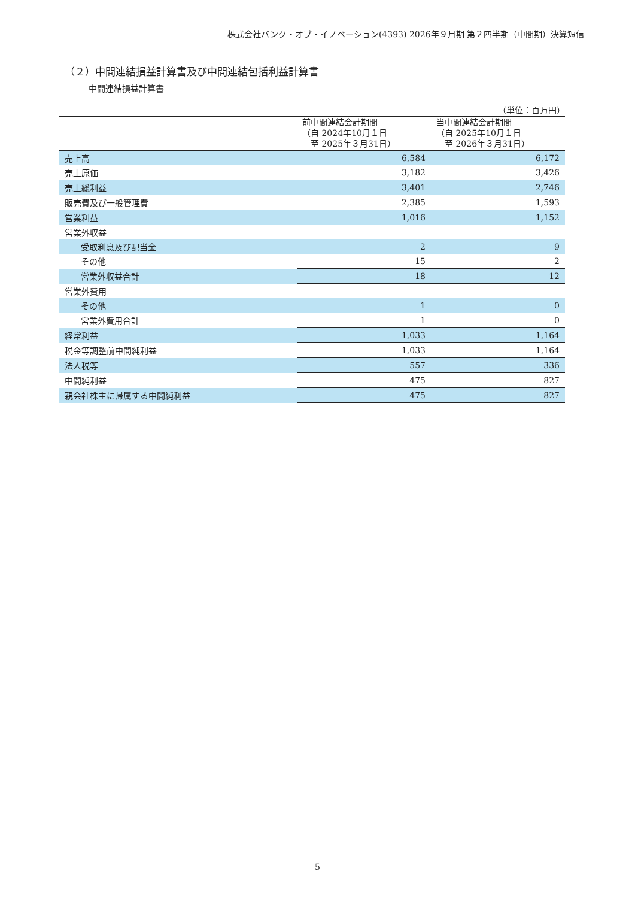株式会社バンク・オブ・イノベーション(4393) 2026年９月期 第２四半期（中間期）決算短信
（２）中間連結損益計算書及び中間連結包括利益計算書
中間連結損益計算書
（単位：百万円）
| | 前中間連結会計期間 （自 2024年10月１日 至 2025年３月31日） | 当中間連結会計期間 （自 2025年10月１日 至 2026年３月31日） |
| --- | --- | --- |
| 売上高 | 6,584 | 6,172 |
| 売上原価 | 3,182 | 3,426 |
| 売上総利益 | 3,401 | 2,746 |
| 販売費及び一般管理費 | 2,385 | 1,593 |
| 営業利益 | 1,016 | 1,152 |
| 営業外収益 | | |
| 受取利息及び配当金 | 2 | 9 |
| その他 | 15 | 2 |
| 営業外収益合計 | 18 | 12 |
| 営業外費用 | | |
| その他 | 1 | 0 |
| 営業外費用合計 | 1 | 0 |
| 経常利益 | 1,033 | 1,164 |
| 税金等調整前中間純利益 | 1,033 | 1,164 |
| 法人税等 | 557 | 336 |
| 中間純利益 | 475 | 827 |
| 親会社株主に帰属する中間純利益 | 475 | 827 |
5